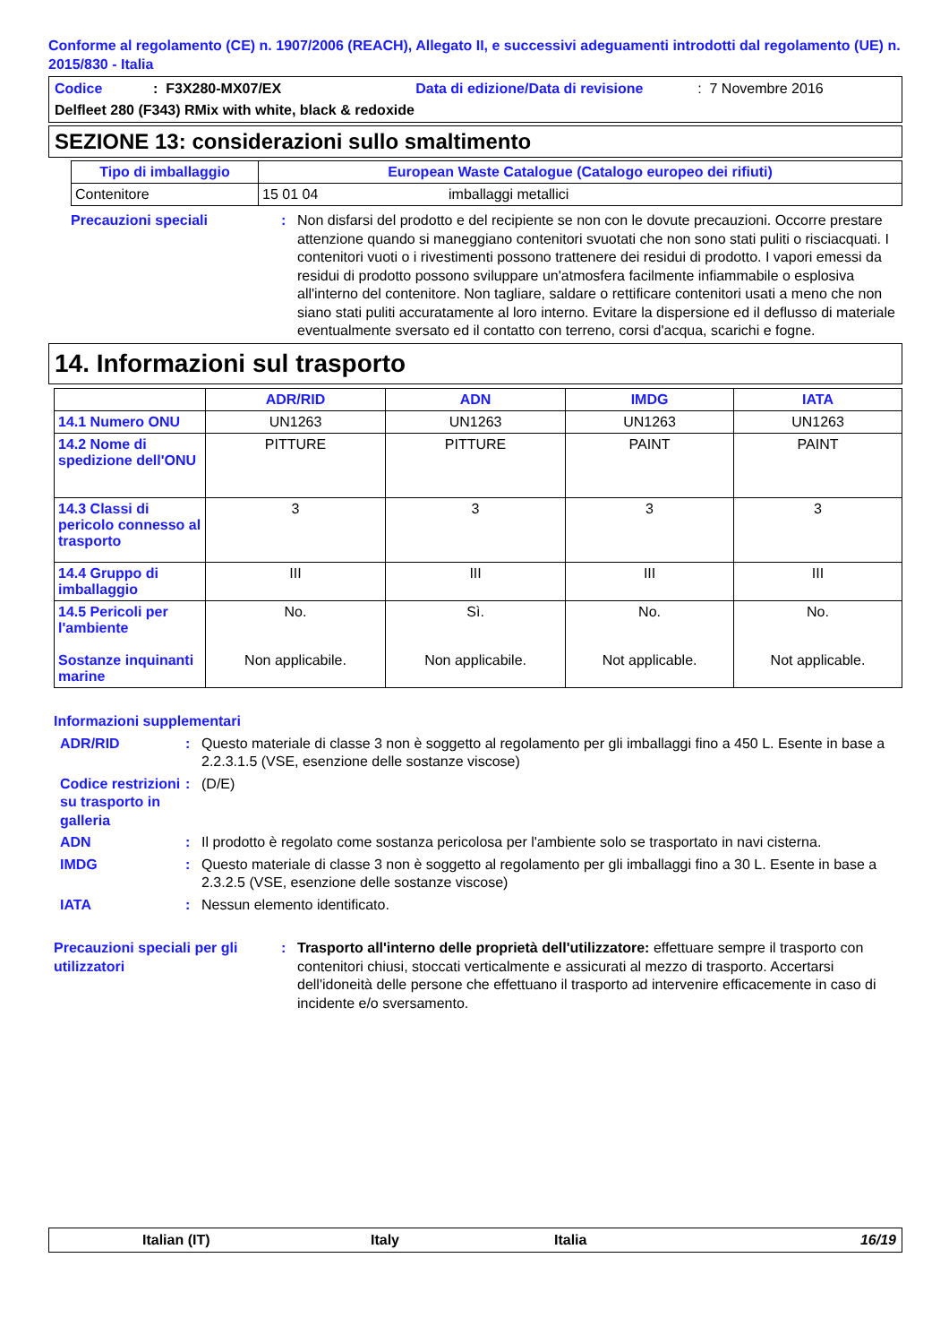Conforme al regolamento (CE) n. 1907/2006 (REACH), Allegato II, e successivi adeguamenti introdotti dal regolamento (UE) n. 2015/830 - Italia
Codice: F3X280-MX07/EX Data di edizione/Data di revisione: 7 Novembre 2016
Delfleet 280 (F343) RMix with white, black & redoxide
SEZIONE 13: considerazioni sullo smaltimento
| Tipo di imballaggio | European Waste Catalogue (Catalogo europeo dei rifiuti) | |
| --- | --- | --- |
| Contenitore | 15 01 04 | imballaggi metallici |
Precauzioni speciali: Non disfarsi del prodotto e del recipiente se non con le dovute precauzioni. Occorre prestare attenzione quando si maneggiano contenitori svuotati che non sono stati puliti o risciacquati. I contenitori vuoti o i rivestimenti possono trattenere dei residui di prodotto. I vapori emessi da residui di prodotto possono sviluppare un'atmosfera facilmente infiammabile o esplosiva all'interno del contenitore. Non tagliare, saldare o rettificare contenitori usati a meno che non siano stati puliti accuratamente al loro interno. Evitare la dispersione ed il deflusso di materiale eventualmente sversato ed il contatto con terreno, corsi d'acqua, scarichi e fogne.
14. Informazioni sul trasporto
| | ADR/RID | ADN | IMDG | IATA |
| --- | --- | --- | --- | --- |
| 14.1 Numero ONU | UN1263 | UN1263 | UN1263 | UN1263 |
| 14.2 Nome di spedizione dell'ONU | PITTURE | PITTURE | PAINT | PAINT |
| 14.3 Classi di pericolo connesso al trasporto | 3 | 3 | 3 | 3 |
| 14.4 Gruppo di imballaggio | III | III | III | III |
| 14.5 Pericoli per l'ambiente Sostanze inquinanti marine | No. Non applicabile. | Sì. Non applicabile. | No. Not applicable. | No. Not applicable. |
Informazioni supplementari
ADR/RID: Questo materiale di classe 3 non è soggetto al regolamento per gli imballaggi fino a 450 L. Esente in base a 2.2.3.1.5 (VSE, esenzione delle sostanze viscose)
Codice restrizioni su trasporto in galleria: (D/E)
ADN: Il prodotto è regolato come sostanza pericolosa per l'ambiente solo se trasportato in navi cisterna.
IMDG: Questo materiale di classe 3 non è soggetto al regolamento per gli imballaggi fino a 30 L. Esente in base a 2.3.2.5 (VSE, esenzione delle sostanze viscose)
IATA: Nessun elemento identificato.
Precauzioni speciali per gli utilizzatori: Trasporto all'interno delle proprietà dell'utilizzatore: effettuare sempre il trasporto con contenitori chiusi, stoccati verticalmente e assicurati al mezzo di trasporto. Accertarsi dell'idoneità delle persone che effettuano il trasporto ad intervenire efficacemente in caso di incidente e/o sversamento.
Italian (IT) Italy Italia 16/19